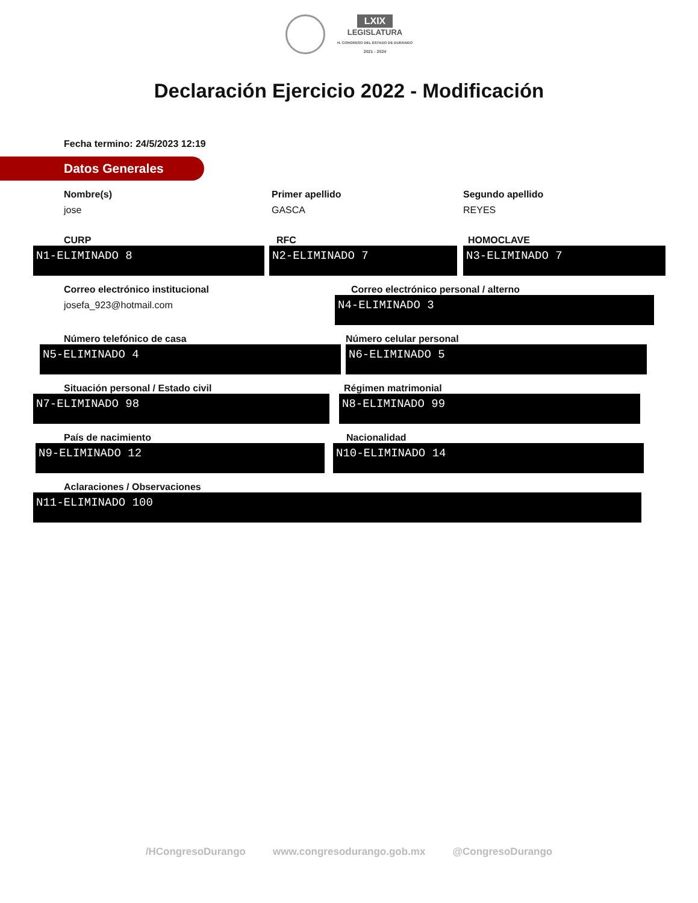LXIX
LEGISLATURA
H. CONGRESO DEL ESTADO DE DURANGO
2021 - 2024
Declaración Ejercicio 2022 - Modificación
Fecha termino: 24/5/2023 12:19
Datos Generales
Nombre(s)
jose
Primer apellido
GASCA
Segundo apellido
REYES
CURP
N1-ELIMINADO 8
RFC
N2-ELIMINADO 7
HOMOCLAVE
N3-ELIMINADO 7
Correo electrónico institucional
josefa_923@hotmail.com
Correo electrónico personal / alterno
N4-ELIMINADO 3
Número telefónico de casa
N5-ELIMINADO 4
Número celular personal
N6-ELIMINADO 5
Situación personal / Estado civil
N7-ELIMINADO 98
Régimen matrimonial
N8-ELIMINADO 99
País de nacimiento
N9-ELIMINADO 12
Nacionalidad
N10-ELIMINADO 14
Aclaraciones / Observaciones
N11-ELIMINADO 100
/HCongresoDurango www.congresodurango.gob.mx @CongresoDurango